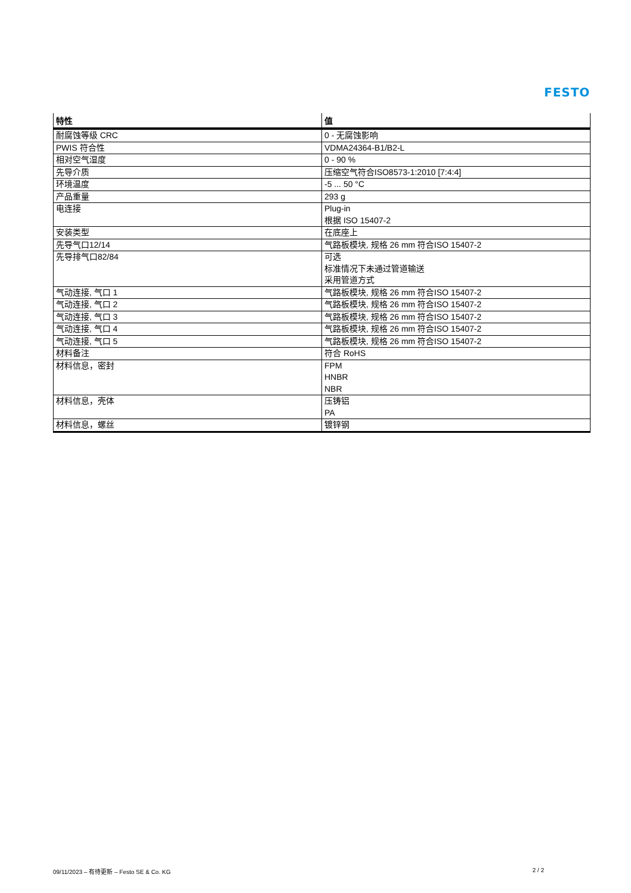FESTO
| 特性 | 值 |
| --- | --- |
| 耐腐蚀等级 CRC | 0 - 无腐蚀影响 |
| PWIS 符合性 | VDMA24364-B1/B2-L |
| 相对空气湿度 | 0 - 90 % |
| 先导介质 | 压缩空气符合ISO8573-1:2010 [7:4:4] |
| 环境温度 | -5 ... 50 °C |
| 产品重量 | 293 g |
| 电连接 | Plug-in 根据 ISO 15407-2 |
| 安装类型 | 在底座上 |
| 先导气口12/14 | 气路板模块, 规格 26 mm 符合ISO 15407-2 |
| 先导排气口82/84 | 可选 标准情况下未通过管道输送 采用管道方式 |
| 气动连接, 气口 1 | 气路板模块, 规格 26 mm 符合ISO 15407-2 |
| 气动连接, 气口 2 | 气路板模块, 规格 26 mm 符合ISO 15407-2 |
| 气动连接, 气口 3 | 气路板模块, 规格 26 mm 符合ISO 15407-2 |
| 气动连接, 气口 4 | 气路板模块, 规格 26 mm 符合ISO 15407-2 |
| 气动连接, 气口 5 | 气路板模块, 规格 26 mm 符合ISO 15407-2 |
| 材料备注 | 符合 RoHS |
| 材料信息，密封 | FPM HNBR NBR |
| 材料信息，壳体 | 压铸铝 PA |
| 材料信息，螺丝 | 镀锌钢 |
09/11/2023 – 有待更新 – Festo SE & Co. KG 2 / 2